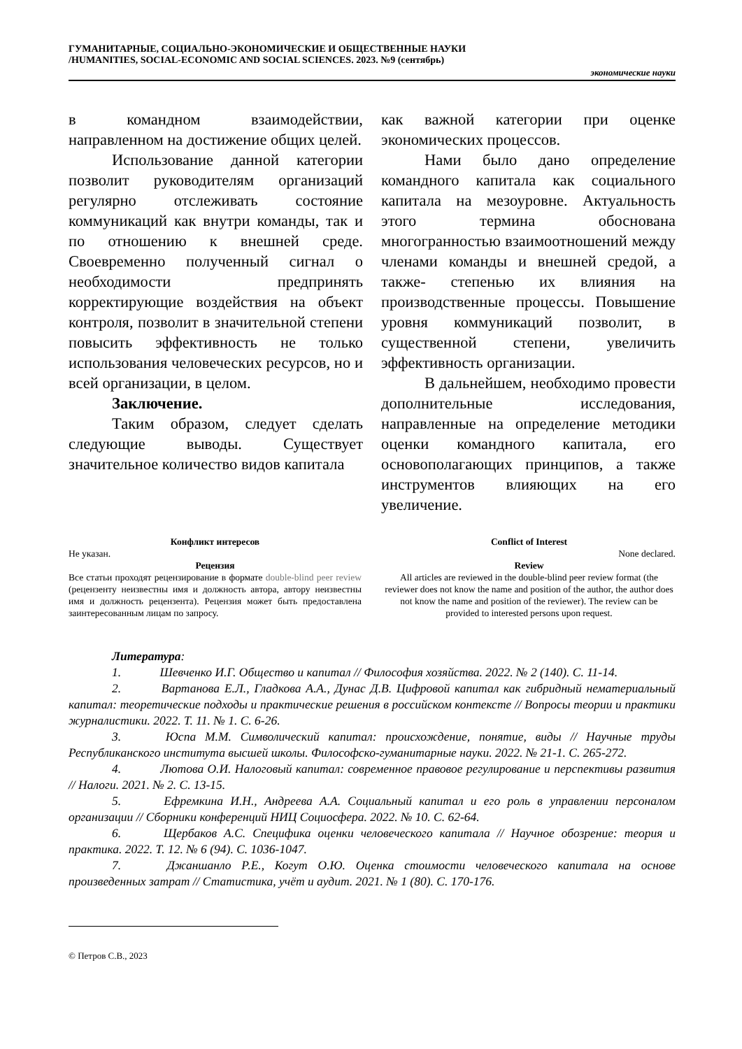ГУМАНИТАРНЫЕ, СОЦИАЛЬНО-ЭКОНОМИЧЕСКИЕ И ОБЩЕСТВЕННЫЕ НАУКИ
/HUMANITIES, SOCIAL-ECONOMIC AND SOCIAL SCIENCES. 2023. №9 (сентябрь)
экономические науки
в командном взаимодействии, направленном на достижение общих целей.
Использование данной категории позволит руководителям организаций регулярно отслеживать состояние коммуникаций как внутри команды, так и по отношению к внешней среде. Своевременно полученный сигнал о необходимости предпринять корректирующие воздействия на объект контроля, позволит в значительной степени повысить эффективность не только использования человеческих ресурсов, но и всей организации, в целом.
Заключение.
Таким образом, следует сделать следующие выводы. Существует значительное количество видов капитала
как важной категории при оценке экономических процессов.
Нами было дано определение командного капитала как социального капитала на мезоуровне. Актуальность этого термина обоснована многогранностью взаимоотношений между членами команды и внешней средой, а также- степенью их влияния на производственные процессы. Повышение уровня коммуникаций позволит, в существенной степени, увеличить эффективность организации.
В дальнейшем, необходимо провести дополнительные исследования, направленные на определение методики оценки командного капитала, его основополагающих принципов, а также инструментов влияющих на его увеличение.
Конфликт интересов
Не указан.
Рецензия
Все статьи проходят рецензирование в формате double-blind peer review (рецензенту неизвестны имя и должность автора, автору неизвестны имя и должность рецензента). Рецензия может быть предоставлена заинтересованным лицам по запросу.
Conflict of Interest
None declared.
Review
All articles are reviewed in the double-blind peer review format (the reviewer does not know the name and position of the author, the author does not know the name and position of the reviewer). The review can be provided to interested persons upon request.
Литература:
1. Шевченко И.Г. Общество и капитал // Философия хозяйства. 2022. № 2 (140). С. 11-14.
2. Вартанова Е.Л., Гладкова А.А., Дунас Д.В. Цифровой капитал как гибридный нематериальный капитал: теоретические подходы и практические решения в российском контексте // Вопросы теории и практики журналистики. 2022. Т. 11. № 1. С. 6-26.
3. Юспа М.М. Символический капитал: происхождение, понятие, виды // Научные труды Республиканского института высшей школы. Философско-гуманитарные науки. 2022. № 21-1. С. 265-272.
4. Лютова О.И. Налоговый капитал: современное правовое регулирование и перспективы развития // Налоги. 2021. № 2. С. 13-15.
5. Ефремкина И.Н., Андреева А.А. Социальный капитал и его роль в управлении персоналом организации // Сборники конференций НИЦ Социосфера. 2022. № 10. С. 62-64.
6. Щербаков А.С. Специфика оценки человеческого капитала // Научное обозрение: теория и практика. 2022. Т. 12. № 6 (94). С. 1036-1047.
7. Джаншанло Р.Е., Когут О.Ю. Оценка стоимости человеческого капитала на основе произведенных затрат // Статистика, учёт и аудит. 2021. № 1 (80). С. 170-176.
© Петров С.В., 2023